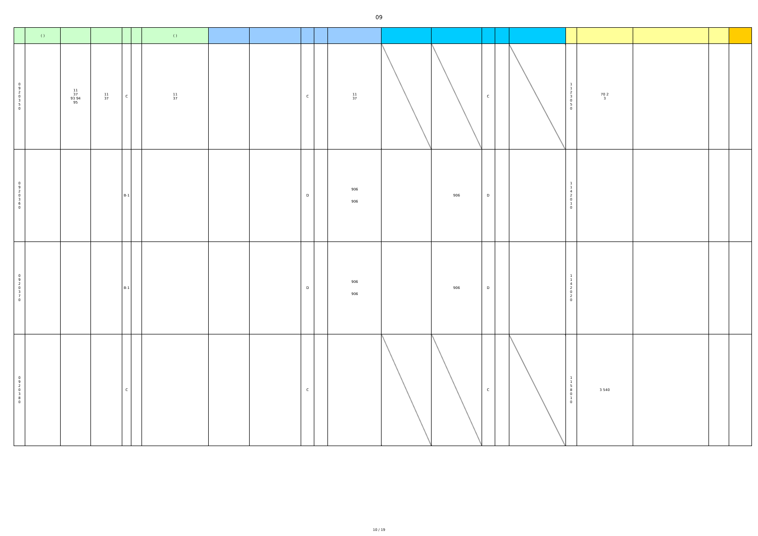09
| | ( ) | | | | | ( ) | | | | | | | | | | | | | | | |
| --- | --- | --- | --- | --- | --- | --- | --- | --- | --- | --- | --- | --- | --- | --- | --- | --- | --- | --- | --- | --- | --- |
| 0 9 2 0 3 5 0 | | 11 37 93 94 95 | 11 37 | C | | 11 37 | | | C | | 11 37 | | | C | | | 1 1 2 3 0 5 0 | 70 2 3 | | | |
| 0 9 2 0 3 6 0 | | | | B-1 | | | | | D | | 906 906 | | 906 | D | | | 1 1 4 2 0 1 0 | | | | |
| 0 9 2 0 3 7 0 | | | | B-1 | | | | | D | | 906 906 | | 906 | D | | | 1 1 4 2 0 2 0 | | | | |
| 0 9 2 0 3 8 0 | | | | C | | | | | C | | | | | C | | | 1 1 5 8 0 1 0 | 3 540 | | | |
10 / 19